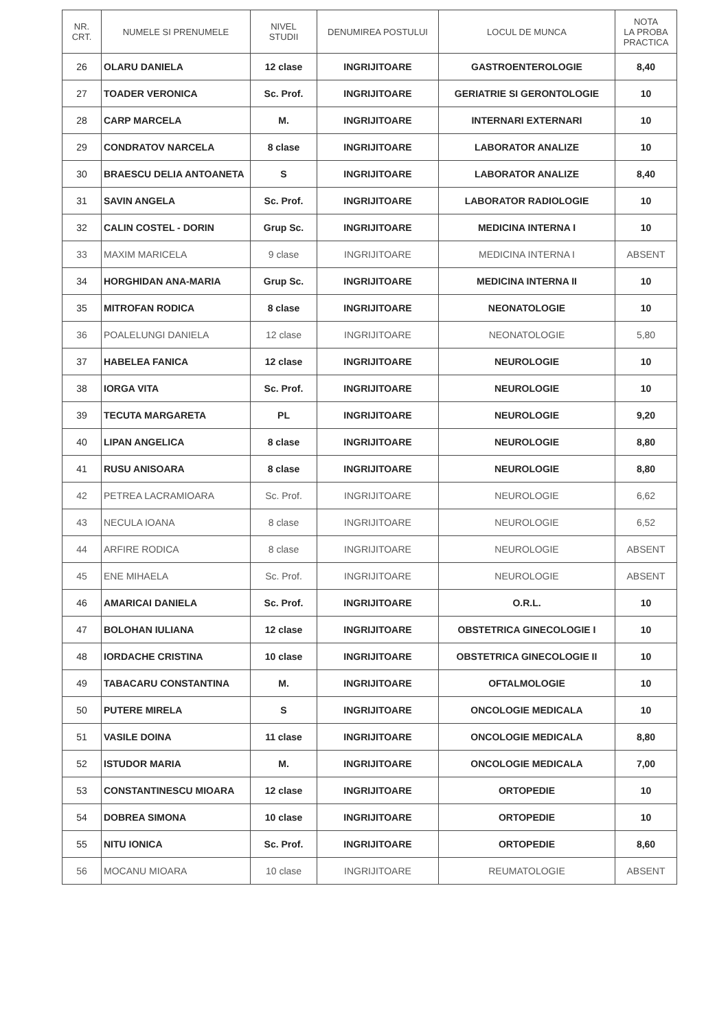| NR. CRT. | NUMELE SI PRENUMELE | NIVEL STUDII | DENUMIREA POSTULUI | LOCUL DE MUNCA | NOTA LA PROBA PRACTICA |
| --- | --- | --- | --- | --- | --- |
| 26 | OLARU DANIELA | 12 clase | INGRIJITOARE | GASTROENTEROLOGIE | 8,40 |
| 27 | TOADER VERONICA | Sc. Prof. | INGRIJITOARE | GERIATRIE SI GERONTOLOGIE | 10 |
| 28 | CARP MARCELA | M. | INGRIJITOARE | INTERNARI EXTERNARI | 10 |
| 29 | CONDRATOV NARCELA | 8 clase | INGRIJITOARE | LABORATOR ANALIZE | 10 |
| 30 | BRAESCU DELIA ANTOANETA | S | INGRIJITOARE | LABORATOR ANALIZE | 8,40 |
| 31 | SAVIN ANGELA | Sc. Prof. | INGRIJITOARE | LABORATOR RADIOLOGIE | 10 |
| 32 | CALIN COSTEL - DORIN | Grup Sc. | INGRIJITOARE | MEDICINA INTERNA I | 10 |
| 33 | MAXIM MARICELA | 9 clase | INGRIJITOARE | MEDICINA INTERNA I | ABSENT |
| 34 | HORGHIDAN ANA-MARIA | Grup Sc. | INGRIJITOARE | MEDICINA INTERNA II | 10 |
| 35 | MITROFAN RODICA | 8 clase | INGRIJITOARE | NEONATOLOGIE | 10 |
| 36 | POALELUNGI DANIELA | 12 clase | INGRIJITOARE | NEONATOLOGIE | 5,80 |
| 37 | HABELEA FANICA | 12 clase | INGRIJITOARE | NEUROLOGIE | 10 |
| 38 | IORGA VITA | Sc. Prof. | INGRIJITOARE | NEUROLOGIE | 10 |
| 39 | TECUTA MARGARETA | PL | INGRIJITOARE | NEUROLOGIE | 9,20 |
| 40 | LIPAN ANGELICA | 8 clase | INGRIJITOARE | NEUROLOGIE | 8,80 |
| 41 | RUSU ANISOARA | 8 clase | INGRIJITOARE | NEUROLOGIE | 8,80 |
| 42 | PETREA LACRAMIOARA | Sc. Prof. | INGRIJITOARE | NEUROLOGIE | 6,62 |
| 43 | NECULA IOANA | 8 clase | INGRIJITOARE | NEUROLOGIE | 6,52 |
| 44 | ARFIRE RODICA | 8 clase | INGRIJITOARE | NEUROLOGIE | ABSENT |
| 45 | ENE MIHAELA | Sc. Prof. | INGRIJITOARE | NEUROLOGIE | ABSENT |
| 46 | AMARICAI DANIELA | Sc. Prof. | INGRIJITOARE | O.R.L. | 10 |
| 47 | BOLOHAN IULIANA | 12 clase | INGRIJITOARE | OBSTETRICA GINECOLOGIE I | 10 |
| 48 | IORDACHE CRISTINA | 10 clase | INGRIJITOARE | OBSTETRICA GINECOLOGIE II | 10 |
| 49 | TABACARU CONSTANTINA | M. | INGRIJITOARE | OFTALMOLOGIE | 10 |
| 50 | PUTERE MIRELA | S | INGRIJITOARE | ONCOLOGIE MEDICALA | 10 |
| 51 | VASILE DOINA | 11 clase | INGRIJITOARE | ONCOLOGIE MEDICALA | 8,80 |
| 52 | ISTUDOR MARIA | M. | INGRIJITOARE | ONCOLOGIE MEDICALA | 7,00 |
| 53 | CONSTANTINESCU MIOARA | 12 clase | INGRIJITOARE | ORTOPEDIE | 10 |
| 54 | DOBREA SIMONA | 10 clase | INGRIJITOARE | ORTOPEDIE | 10 |
| 55 | NITU IONICA | Sc. Prof. | INGRIJITOARE | ORTOPEDIE | 8,60 |
| 56 | MOCANU MIOARA | 10 clase | INGRIJITOARE | REUMATOLOGIE | ABSENT |